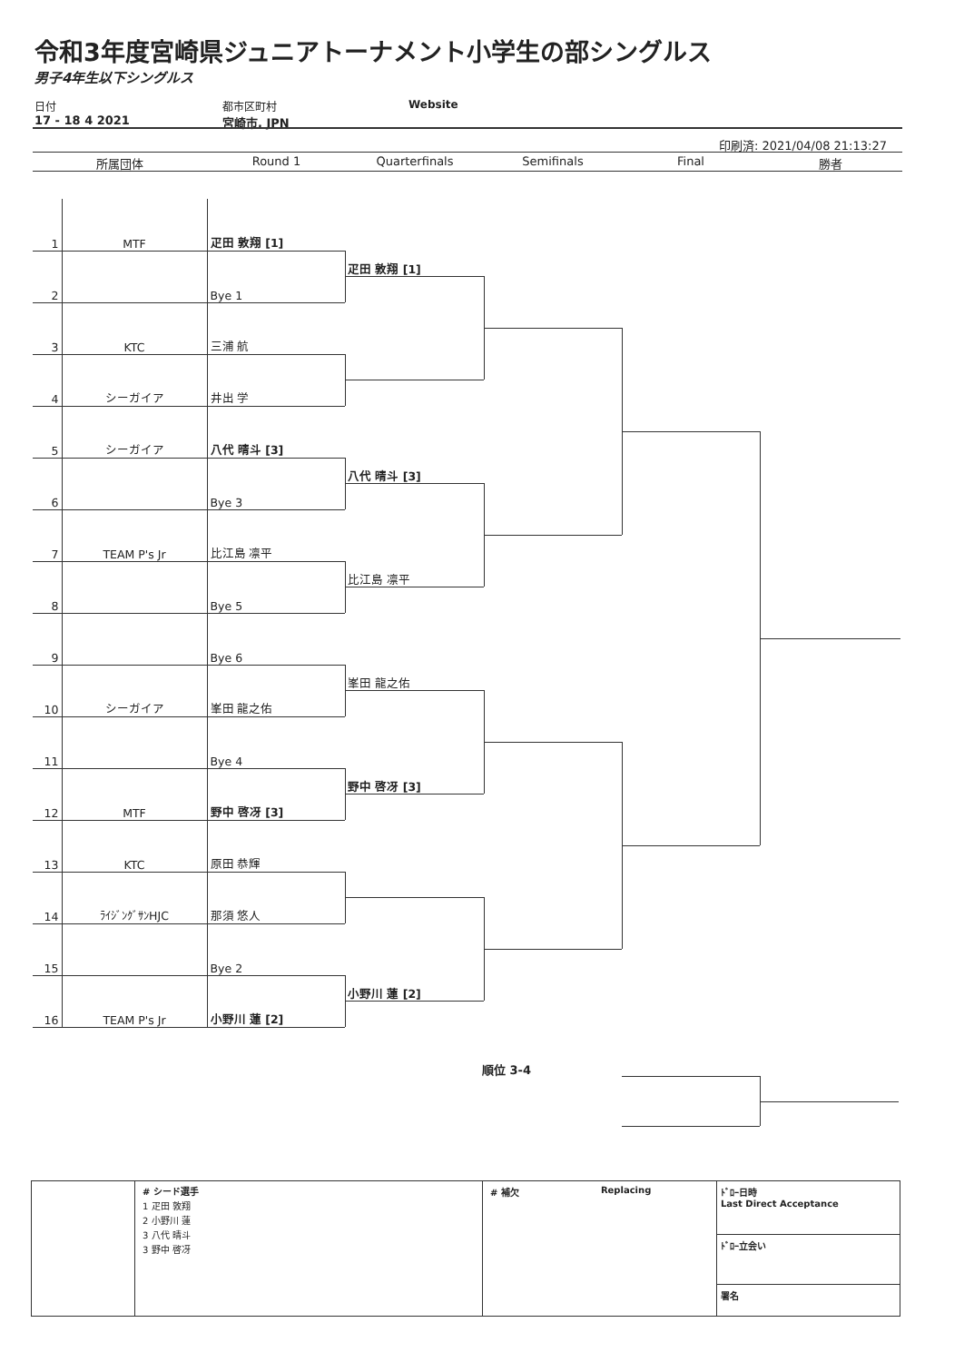令和3年度宮崎県ジュニアトーナメント小学生の部シングルス
男子4年生以下シングルス
日付
17 - 18 4 2021
都市区町村
宮崎市, JPN
Website
印刷済: 2021/04/08 21:13:27
所属団体 Round 1 Quarterfinals Semifinals Final 勝者
| 1 | MTF | 疋田 敦翔 [1] | |
| 2 | | Bye 1 | 疋田 敦翔 [1] |
| 3 | KTC | 三浦 航 | |
| 4 | シーガイア | 井出 学 | |
| 5 | シーガイア | 八代 晴斗 [3] | |
| 6 | | Bye 3 | 八代 晴斗 [3] |
| 7 | TEAM P's Jr | 比江島 凛平 | |
| 8 | | Bye 5 | 比江島 凛平 |
| 9 | | Bye 6 | |
| 10 | シーガイア | 峯田 龍之佑 | 峯田 龍之佑 |
| 11 | | Bye 4 | |
| 12 | MTF | 野中 啓冴 [3] | 野中 啓冴 [3] |
| 13 | KTC | 原田 恭輝 | |
| 14 | ﾗｲｼﾞﾝｸﾞｻﾝHJC | 那須 悠人 | |
| 15 | | Bye 2 | |
| 16 | TEAM P's Jr | 小野川 蓮 [2] | 小野川 蓮 [2] |
順位 3-4
# シード選手
1 疋田 敦翔
2 小野川 蓮
3 八代 晴斗
3 野中 啓冴
# 補欠 Replacing
ﾄﾞﾛｰ日時
Last Direct Acceptance
ﾄﾞﾛｰ立会い
署名